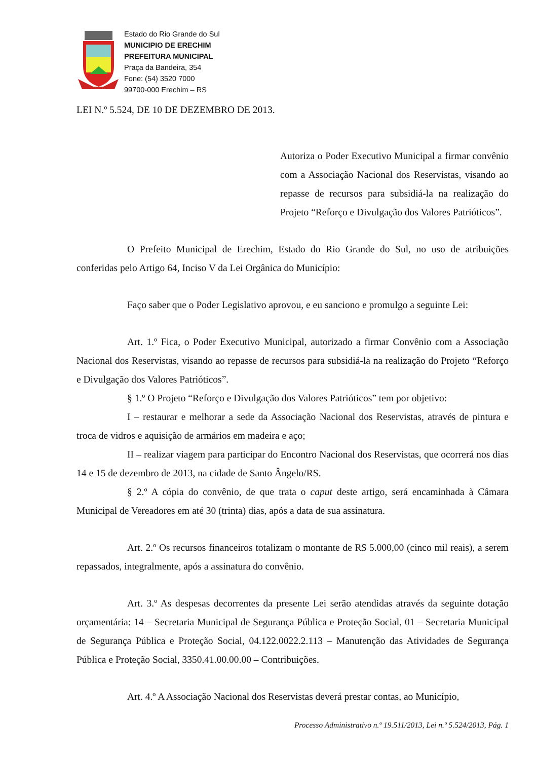Estado do Rio Grande do Sul
MUNICIPIO DE ERECHIM
PREFEITURA MUNICIPAL
Praça da Bandeira, 354
Fone: (54) 3520 7000
99700-000 Erechim – RS
LEI N.º 5.524, DE 10 DE DEZEMBRO DE 2013.
Autoriza o Poder Executivo Municipal a firmar convênio com a Associação Nacional dos Reservistas, visando ao repasse de recursos para subsidiá-la na realização do Projeto “Reforço e Divulgação dos Valores Patrióticos”.
O Prefeito Municipal de Erechim, Estado do Rio Grande do Sul, no uso de atribuições conferidas pelo Artigo 64, Inciso V da Lei Orgânica do Município:
Faço saber que o Poder Legislativo aprovou, e eu sanciono e promulgo a seguinte Lei:
Art. 1.º Fica, o Poder Executivo Municipal, autorizado a firmar Convênio com a Associação Nacional dos Reservistas, visando ao repasse de recursos para subsidiá-la na realização do Projeto “Reforço e Divulgação dos Valores Patrióticos”.
§ 1.º O Projeto “Reforço e Divulgação dos Valores Patrióticos” tem por objetivo:
I – restaurar e melhorar a sede da Associação Nacional dos Reservistas, através de pintura e troca de vidros e aquisição de armários em madeira e aço;
II – realizar viagem para participar do Encontro Nacional dos Reservistas, que ocorrerá nos dias 14 e 15 de dezembro de 2013, na cidade de Santo Ângelo/RS.
§ 2.º A cópia do convênio, de que trata o caput deste artigo, será encaminhada à Câmara Municipal de Vereadores em até 30 (trinta) dias, após a data de sua assinatura.
Art. 2.º Os recursos financeiros totalizam o montante de R$ 5.000,00 (cinco mil reais), a serem repassados, integralmente, após a assinatura do convênio.
Art. 3.º As despesas decorrentes da presente Lei serão atendidas através da seguinte dotação orçamentária: 14 – Secretaria Municipal de Segurança Pública e Proteção Social, 01 – Secretaria Municipal de Segurança Pública e Proteção Social, 04.122.0022.2.113 – Manutenção das Atividades de Segurança Pública e Proteção Social, 3350.41.00.00.00 – Contribuições.
Art. 4.º A Associação Nacional dos Reservistas deverá prestar contas, ao Município,
Processo Administrativo n.º 19.511/2013, Lei n.º 5.524/2013, Pág. 1